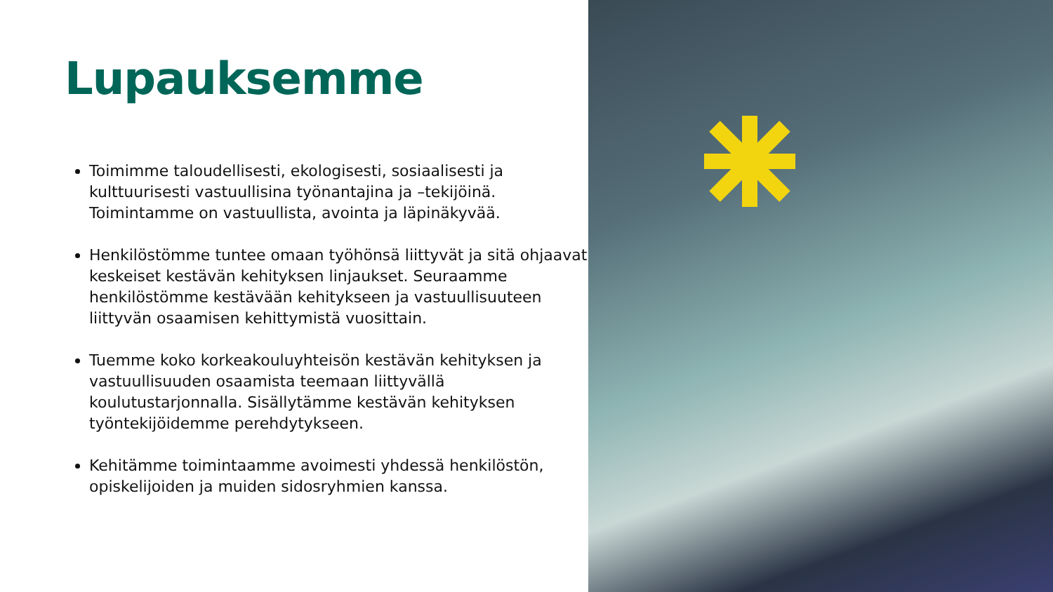Lupauksemme
Toimimme taloudellisesti, ekologisesti, sosiaalisesti ja kulttuurisesti vastuullisina työnantajina ja –tekijöinä. Toimintamme on vastuullista, avointa ja läpinäkyvää.
Henkilöstömme tuntee omaan työhönsä liittyvät ja sitä ohjaavat keskeiset kestävän kehityksen linjaukset. Seuraamme henkilöstömme kestävään kehitykseen ja vastuullisuuteen liittyvän osaamisen kehittymistä vuosittain.
Tuemme koko korkeakouluyhteisön kestävän kehityksen ja vastuullisuuden osaamista teemaan liittyvällä koulutustarjonnalla. Sisällytämme kestävän kehityksen työntekijöidemme perehdytykseen.
Kehitämme toimintaamme avoimesti yhdessä henkilöstön, opiskelijoiden ja muiden sidosryhmien kanssa.